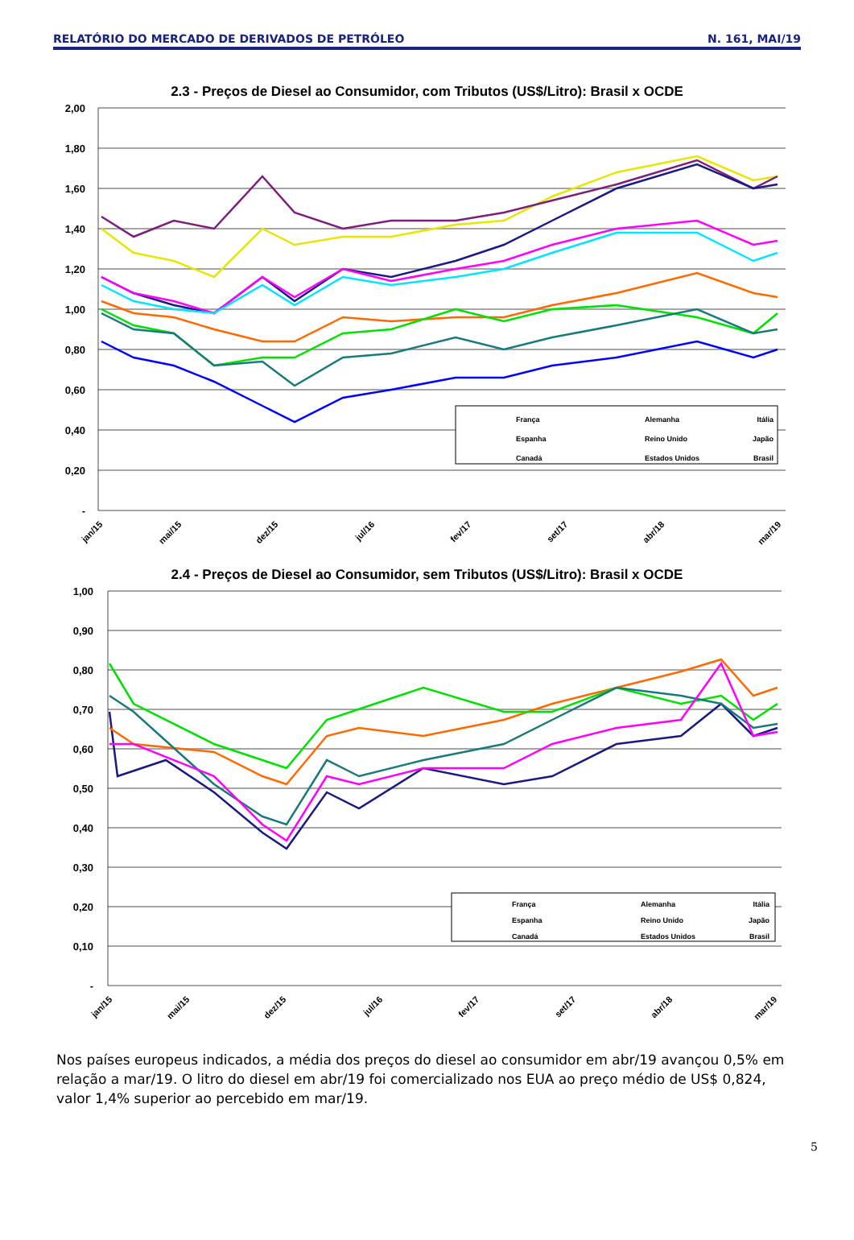RELATÓRIO DO MERCADO DE DERIVADOS DE PETRÓLEO N. 161, MAI/19
2.3 - Preços de Diesel ao Consumidor, com Tributos (US$/Litro): Brasil x OCDE
2,00
1,80
1,60
1,40
1,20
1,00
0,80
0,60
0,40
0,20
-
França
Alemanha
Itália
Espanha
Reino Unido
Japão
Canadá
Estados Unidos
Brasil
jan/15
mai/15
dez/15
jul/16
fev/17
set/17
abr/18
mar/19
2.4 - Preços de Diesel ao Consumidor, sem Tributos (US$/Litro): Brasil x OCDE
1,00
0,90
0,80
0,70
0,60
0,50
0,40
0,30
0,20
0,10
-
França
Alemanha
Itália
Espanha
Reino Unido
Japão
Canadá
Estados Unidos
Brasil
jan/15
mai/15
dez/15
jul/16
fev/17
set/17
abr/18
mar/19
Nos países europeus indicados, a média dos preços do diesel ao consumidor em abr/19 avançou 0,5% em relação a mar/19. O litro do diesel em abr/19 foi comercializado nos EUA ao preço médio de US$ 0,824, valor 1,4% superior ao percebido em mar/19.
5